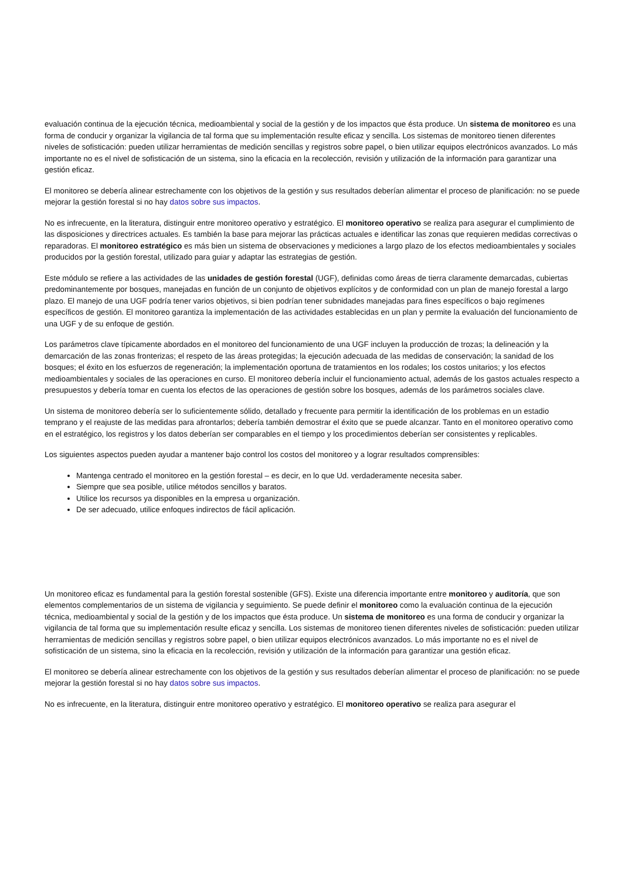evaluación continua de la ejecución técnica, medioambiental y social de la gestión y de los impactos que ésta produce. Un sistema de monitoreo es una forma de conducir y organizar la vigilancia de tal forma que su implementación resulte eficaz y sencilla. Los sistemas de monitoreo tienen diferentes niveles de sofisticación: pueden utilizar herramientas de medición sencillas y registros sobre papel, o bien utilizar equipos electrónicos avanzados. Lo más importante no es el nivel de sofisticación de un sistema, sino la eficacia en la recolección, revisión y utilización de la información para garantizar una gestión eficaz.
El monitoreo se debería alinear estrechamente con los objetivos de la gestión y sus resultados deberían alimentar el proceso de planificación: no se puede mejorar la gestión forestal si no hay datos sobre sus impactos.
No es infrecuente, en la literatura, distinguir entre monitoreo operativo y estratégico. El monitoreo operativo se realiza para asegurar el cumplimiento de las disposiciones y directrices actuales. Es también la base para mejorar las prácticas actuales e identificar las zonas que requieren medidas correctivas o reparadoras. El monitoreo estratégico es más bien un sistema de observaciones y mediciones a largo plazo de los efectos medioambientales y sociales producidos por la gestión forestal, utilizado para guiar y adaptar las estrategias de gestión.
Este módulo se refiere a las actividades de las unidades de gestión forestal (UGF), definidas como áreas de tierra claramente demarcadas, cubiertas predominantemente por bosques, manejadas en función de un conjunto de objetivos explícitos y de conformidad con un plan de manejo forestal a largo plazo. El manejo de una UGF podría tener varios objetivos, si bien podrían tener subnidades manejadas para fines específicos o bajo regímenes específicos de gestión. El monitoreo garantiza la implementación de las actividades establecidas en un plan y permite la evaluación del funcionamiento de una UGF y de su enfoque de gestión.
Los parámetros clave típicamente abordados en el monitoreo del funcionamiento de una UGF incluyen la producción de trozas; la delineación y la demarcación de las zonas fronterizas; el respeto de las áreas protegidas; la ejecución adecuada de las medidas de conservación; la sanidad de los bosques; el éxito en los esfuerzos de regeneración; la implementación oportuna de tratamientos en los rodales; los costos unitarios; y los efectos medioambientales y sociales de las operaciones en curso. El monitoreo debería incluir el funcionamiento actual, además de los gastos actuales respecto a presupuestos y debería tomar en cuenta los efectos de las operaciones de gestión sobre los bosques, además de los parámetros sociales clave.
Un sistema de monitoreo debería ser lo suficientemente sólido, detallado y frecuente para permitir la identificación de los problemas en un estadio temprano y el reajuste de las medidas para afrontarlos; debería también demostrar el éxito que se puede alcanzar. Tanto en el monitoreo operativo como en el estratégico, los registros y los datos deberían ser comparables en el tiempo y los procedimientos deberían ser consistentes y replicables.
Los siguientes aspectos pueden ayudar a mantener bajo control los costos del monitoreo y a lograr resultados comprensibles:
Mantenga centrado el monitoreo en la gestión forestal – es decir, en lo que Ud. verdaderamente necesita saber.
Siempre que sea posible, utilice métodos sencillos y baratos.
Utilice los recursos ya disponibles en la empresa u organización.
De ser adecuado, utilice enfoques indirectos de fácil aplicación.
Un monitoreo eficaz es fundamental para la gestión forestal sostenible (GFS). Existe una diferencia importante entre monitoreo y auditoría, que son elementos complementarios de un sistema de vigilancia y seguimiento. Se puede definir el monitoreo como la evaluación continua de la ejecución técnica, medioambiental y social de la gestión y de los impactos que ésta produce. Un sistema de monitoreo es una forma de conducir y organizar la vigilancia de tal forma que su implementación resulte eficaz y sencilla. Los sistemas de monitoreo tienen diferentes niveles de sofisticación: pueden utilizar herramientas de medición sencillas y registros sobre papel, o bien utilizar equipos electrónicos avanzados. Lo más importante no es el nivel de sofisticación de un sistema, sino la eficacia en la recolección, revisión y utilización de la información para garantizar una gestión eficaz.
El monitoreo se debería alinear estrechamente con los objetivos de la gestión y sus resultados deberían alimentar el proceso de planificación: no se puede mejorar la gestión forestal si no hay datos sobre sus impactos.
No es infrecuente, en la literatura, distinguir entre monitoreo operativo y estratégico. El monitoreo operativo se realiza para asegurar el